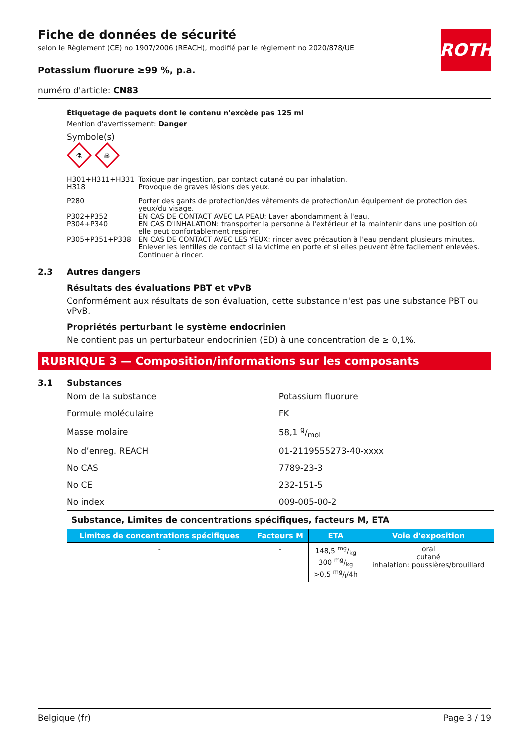Fiche de données de sécurité
selon le Règlement (CE) no 1907/2006 (REACH), modifié par le règlement no 2020/878/UE
ROTH
Potassium fluorure ≥99 %, p.a.
numéro d'article: CN83
Étiquetage de paquets dont le contenu n'excède pas 125 ml
Mention d'avertissement: Danger
Symbole(s)
⚗
☠
| H301+H311+H331 | Toxique par ingestion, par contact cutané ou par inhalation. |
| H318 | Provoque de graves lésions des yeux. |
| P280 | Porter des gants de protection/des vêtements de protection/un équipement de protection des yeux/du visage. |
| P302+P352 | EN CAS DE CONTACT AVEC LA PEAU: Laver abondamment à l'eau. |
| P304+P340 | EN CAS D'INHALATION: transporter la personne à l'extérieur et la maintenir dans une position où elle peut confortablement respirer. |
| P305+P351+P338 | EN CAS DE CONTACT AVEC LES YEUX: rincer avec précaution à l'eau pendant plusieurs minutes. Enlever les lentilles de contact si la victime en porte et si elles peuvent être facilement enlevées. Continuer à rincer. |
2.3 Autres dangers
Résultats des évaluations PBT et vPvB
Conformément aux résultats de son évaluation, cette substance n'est pas une substance PBT ou vPvB.
Propriétés perturbant le système endocrinien
Ne contient pas un perturbateur endocrinien (ED) à une concentration de ≥ 0,1%.
RUBRIQUE 3 — Composition/informations sur les composants
3.1 Substances
| Nom de la substance | Potassium fluorure |
| Formule moléculaire | FK |
| Masse molaire | 58,1 g/mol |
| No d’enreg. REACH | 01-2119555273-40-xxxx |
| No CAS | 7789-23-3 |
| No CE | 232-151-5 |
| No index | 009-005-00-2 |
| Substance, Limites de concentrations spécifiques, facteurs M, ETA | | | |
| Limites de concentrations spécifiques | Facteurs M | ETA | Voie d'exposition |
| - | - | 148,5 mg/kg 300 mg/kg >0,5 mg/l/4h | oral cutané inhalation: poussières/brouillard |
Belgique (fr) Page 3 / 19